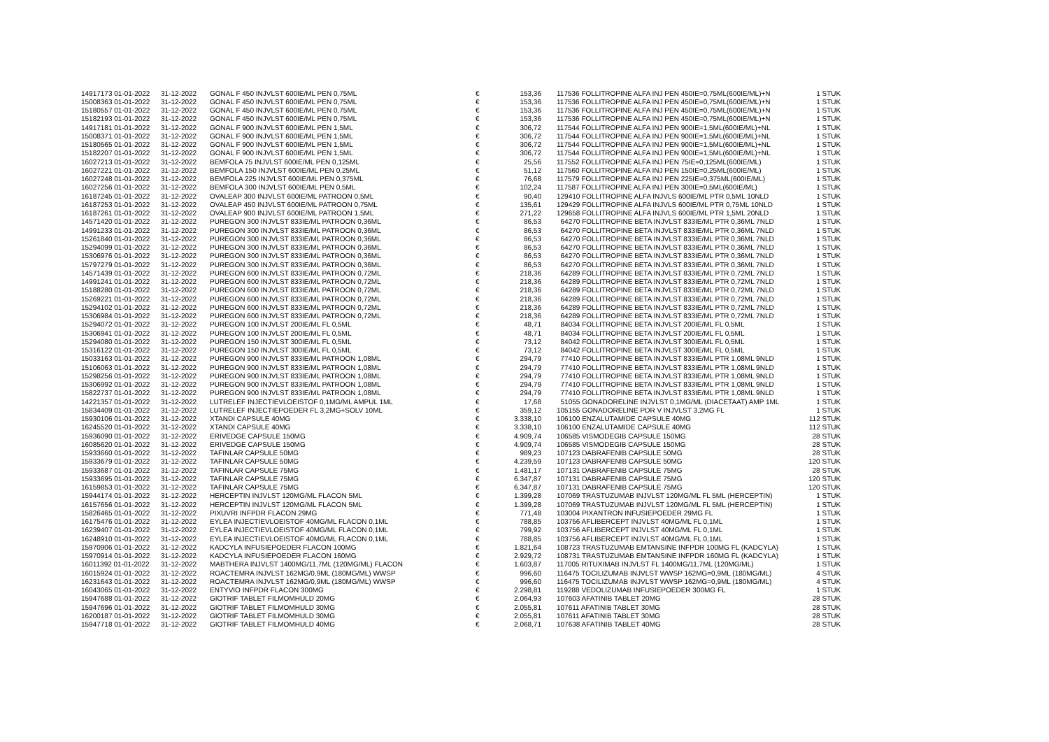| 14917173 01-01-2022 | 31-12-2022 | GONAL F 450 INJVLST 600IE/ML PEN 0,75ML | € | 153,36 | 117536 FOLLITROPINE ALFA INJ PEN 450IE=0,75ML(600IE/ML)+N | 1 STUK |
| 15008363 01-01-2022 | 31-12-2022 | GONAL F 450 INJVLST 600IE/ML PEN 0,75ML | € | 153,36 | 117536 FOLLITROPINE ALFA INJ PEN 450IE=0,75ML(600IE/ML)+N | 1 STUK |
| 15180557 01-01-2022 | 31-12-2022 | GONAL F 450 INJVLST 600IE/ML PEN 0,75ML | € | 153,36 | 117536 FOLLITROPINE ALFA INJ PEN 450IE=0,75ML(600IE/ML)+N | 1 STUK |
| 15182193 01-01-2022 | 31-12-2022 | GONAL F 450 INJVLST 600IE/ML PEN 0,75ML | € | 153,36 | 117536 FOLLITROPINE ALFA INJ PEN 450IE=0,75ML(600IE/ML)+N | 1 STUK |
| 14917181 01-01-2022 | 31-12-2022 | GONAL F 900 INJVLST 600IE/ML PEN 1,5ML | € | 306,72 | 117544 FOLLITROPINE ALFA INJ PEN 900IE=1,5ML(600IE/ML)+NL | 1 STUK |
| 15008371 01-01-2022 | 31-12-2022 | GONAL F 900 INJVLST 600IE/ML PEN 1,5ML | € | 306,72 | 117544 FOLLITROPINE ALFA INJ PEN 900IE=1,5ML(600IE/ML)+NL | 1 STUK |
| 15180565 01-01-2022 | 31-12-2022 | GONAL F 900 INJVLST 600IE/ML PEN 1,5ML | € | 306,72 | 117544 FOLLITROPINE ALFA INJ PEN 900IE=1,5ML(600IE/ML)+NL | 1 STUK |
| 15182207 01-01-2022 | 31-12-2022 | GONAL F 900 INJVLST 600IE/ML PEN 1,5ML | € | 306,72 | 117544 FOLLITROPINE ALFA INJ PEN 900IE=1,5ML(600IE/ML)+NL | 1 STUK |
| 16027213 01-01-2022 | 31-12-2022 | BEMFOLA 75 INJVLST 600IE/ML PEN 0,125ML | € | 25,56 | 117552 FOLLITROPINE ALFA INJ PEN 75IE=0,125ML(600IE/ML) | 1 STUK |
| 16027221 01-01-2022 | 31-12-2022 | BEMFOLA 150 INJVLST 600IE/ML PEN 0,25ML | € | 51,12 | 117560 FOLLITROPINE ALFA INJ PEN 150IE=0,25ML(600IE/ML) | 1 STUK |
| 16027248 01-01-2022 | 31-12-2022 | BEMFOLA 225 INJVLST 600IE/ML PEN 0,375ML | € | 76,68 | 117579 FOLLITROPINE ALFA INJ PEN 225IE=0,375ML(600IE/ML) | 1 STUK |
| 16027256 01-01-2022 | 31-12-2022 | BEMFOLA 300 INJVLST 600IE/ML PEN 0,5ML | € | 102,24 | 117587 FOLLITROPINE ALFA INJ PEN 300IE=0,5ML(600IE/ML) | 1 STUK |
| 16187245 01-01-2022 | 31-12-2022 | OVALEAP 300 INJVLST 600IE/ML PATROON 0,5ML | € | 90,40 | 129410 FOLLITROPINE ALFA INJVLS 600IE/ML PTR 0,5ML 10NLD | 1 STUK |
| 16187253 01-01-2022 | 31-12-2022 | OVALEAP 450 INJVLST 600IE/ML PATROON 0,75ML | € | 135,61 | 129429 FOLLITROPINE ALFA INJVLS 600IE/ML PTR 0,75ML 10NLD | 1 STUK |
| 16187261 01-01-2022 | 31-12-2022 | OVALEAP 900 INJVLST 600IE/ML PATROON 1,5ML | € | 271,22 | 129658 FOLLITROPINE ALFA INJVLS 600IE/ML PTR 1,5ML 20NLD | 1 STUK |
| 14571420 01-01-2022 | 31-12-2022 | PUREGON 300 INJVLST 833IE/ML PATROON 0,36ML | € | 86,53 | 64270 FOLLITROPINE BETA INJVLST 833IE/ML PTR 0,36ML 7NLD | 1 STUK |
| 14991233 01-01-2022 | 31-12-2022 | PUREGON 300 INJVLST 833IE/ML PATROON 0,36ML | € | 86,53 | 64270 FOLLITROPINE BETA INJVLST 833IE/ML PTR 0,36ML 7NLD | 1 STUK |
| 15261840 01-01-2022 | 31-12-2022 | PUREGON 300 INJVLST 833IE/ML PATROON 0,36ML | € | 86,53 | 64270 FOLLITROPINE BETA INJVLST 833IE/ML PTR 0,36ML 7NLD | 1 STUK |
| 15294099 01-01-2022 | 31-12-2022 | PUREGON 300 INJVLST 833IE/ML PATROON 0,36ML | € | 86,53 | 64270 FOLLITROPINE BETA INJVLST 833IE/ML PTR 0,36ML 7NLD | 1 STUK |
| 15306976 01-01-2022 | 31-12-2022 | PUREGON 300 INJVLST 833IE/ML PATROON 0,36ML | € | 86,53 | 64270 FOLLITROPINE BETA INJVLST 833IE/ML PTR 0,36ML 7NLD | 1 STUK |
| 15797279 01-01-2022 | 31-12-2022 | PUREGON 300 INJVLST 833IE/ML PATROON 0,36ML | € | 86,53 | 64270 FOLLITROPINE BETA INJVLST 833IE/ML PTR 0,36ML 7NLD | 1 STUK |
| 14571439 01-01-2022 | 31-12-2022 | PUREGON 600 INJVLST 833IE/ML PATROON 0,72ML | € | 218,36 | 64289 FOLLITROPINE BETA INJVLST 833IE/ML PTR 0,72ML 7NLD | 1 STUK |
| 14991241 01-01-2022 | 31-12-2022 | PUREGON 600 INJVLST 833IE/ML PATROON 0,72ML | € | 218,36 | 64289 FOLLITROPINE BETA INJVLST 833IE/ML PTR 0,72ML 7NLD | 1 STUK |
| 15188280 01-01-2022 | 31-12-2022 | PUREGON 600 INJVLST 833IE/ML PATROON 0,72ML | € | 218,36 | 64289 FOLLITROPINE BETA INJVLST 833IE/ML PTR 0,72ML 7NLD | 1 STUK |
| 15269221 01-01-2022 | 31-12-2022 | PUREGON 600 INJVLST 833IE/ML PATROON 0,72ML | € | 218,36 | 64289 FOLLITROPINE BETA INJVLST 833IE/ML PTR 0,72ML 7NLD | 1 STUK |
| 15294102 01-01-2022 | 31-12-2022 | PUREGON 600 INJVLST 833IE/ML PATROON 0,72ML | € | 218,36 | 64289 FOLLITROPINE BETA INJVLST 833IE/ML PTR 0,72ML 7NLD | 1 STUK |
| 15306984 01-01-2022 | 31-12-2022 | PUREGON 600 INJVLST 833IE/ML PATROON 0,72ML | € | 218,36 | 64289 FOLLITROPINE BETA INJVLST 833IE/ML PTR 0,72ML 7NLD | 1 STUK |
| 15294072 01-01-2022 | 31-12-2022 | PUREGON 100 INJVLST 200IE/ML FL 0,5ML | € | 48,71 | 84034 FOLLITROPINE BETA INJVLST 200IE/ML FL 0,5ML | 1 STUK |
| 15306941 01-01-2022 | 31-12-2022 | PUREGON 100 INJVLST 200IE/ML FL 0,5ML | € | 48,71 | 84034 FOLLITROPINE BETA INJVLST 200IE/ML FL 0,5ML | 1 STUK |
| 15294080 01-01-2022 | 31-12-2022 | PUREGON 150 INJVLST 300IE/ML FL 0,5ML | € | 73,12 | 84042 FOLLITROPINE BETA INJVLST 300IE/ML FL 0,5ML | 1 STUK |
| 15316122 01-01-2022 | 31-12-2022 | PUREGON 150 INJVLST 300IE/ML FL 0,5ML | € | 73,12 | 84042 FOLLITROPINE BETA INJVLST 300IE/ML FL 0,5ML | 1 STUK |
| 15033163 01-01-2022 | 31-12-2022 | PUREGON 900 INJVLST 833IE/ML PATROON 1,08ML | € | 294,79 | 77410 FOLLITROPINE BETA INJVLST 833IE/ML PTR 1,08ML 9NLD | 1 STUK |
| 15106063 01-01-2022 | 31-12-2022 | PUREGON 900 INJVLST 833IE/ML PATROON 1,08ML | € | 294,79 | 77410 FOLLITROPINE BETA INJVLST 833IE/ML PTR 1,08ML 9NLD | 1 STUK |
| 15298256 01-01-2022 | 31-12-2022 | PUREGON 900 INJVLST 833IE/ML PATROON 1,08ML | € | 294,79 | 77410 FOLLITROPINE BETA INJVLST 833IE/ML PTR 1,08ML 9NLD | 1 STUK |
| 15306992 01-01-2022 | 31-12-2022 | PUREGON 900 INJVLST 833IE/ML PATROON 1,08ML | € | 294,79 | 77410 FOLLITROPINE BETA INJVLST 833IE/ML PTR 1,08ML 9NLD | 1 STUK |
| 15822737 01-01-2022 | 31-12-2022 | PUREGON 900 INJVLST 833IE/ML PATROON 1,08ML | € | 294,79 | 77410 FOLLITROPINE BETA INJVLST 833IE/ML PTR 1,08ML 9NLD | 1 STUK |
| 14221357 01-01-2022 | 31-12-2022 | LUTRELEF INJECTIEVLOEISTOF 0,1MG/ML AMPUL 1ML | € | 17,68 | 51055 GONADORELINE INJVLST 0,1MG/ML (DIACETAAT) AMP 1ML | 1 STUK |
| 15834409 01-01-2022 | 31-12-2022 | LUTRELEF INJECTIEPOEDER FL 3,2MG+SOLV 10ML | € | 359,12 | 105155 GONADORELINE PDR V INJVLST 3,2MG FL | 1 STUK |
| 15930106 01-01-2022 | 31-12-2022 | XTANDI CAPSULE 40MG | € | 3.338,10 | 106100 ENZALUTAMIDE CAPSULE 40MG | 112 STUK |
| 16245520 01-01-2022 | 31-12-2022 | XTANDI CAPSULE 40MG | € | 3.338,10 | 106100 ENZALUTAMIDE CAPSULE 40MG | 112 STUK |
| 15936090 01-01-2022 | 31-12-2022 | ERIVEDGE CAPSULE 150MG | € | 4.909,74 | 106585 VISMODEGIB CAPSULE 150MG | 28 STUK |
| 16085620 01-01-2022 | 31-12-2022 | ERIVEDGE CAPSULE 150MG | € | 4.909,74 | 106585 VISMODEGIB CAPSULE 150MG | 28 STUK |
| 15933660 01-01-2022 | 31-12-2022 | TAFINLAR CAPSULE 50MG | € | 989,23 | 107123 DABRAFENIB CAPSULE 50MG | 28 STUK |
| 15933679 01-01-2022 | 31-12-2022 | TAFINLAR CAPSULE 50MG | € | 4.239,59 | 107123 DABRAFENIB CAPSULE 50MG | 120 STUK |
| 15933687 01-01-2022 | 31-12-2022 | TAFINLAR CAPSULE 75MG | € | 1.481,17 | 107131 DABRAFENIB CAPSULE 75MG | 28 STUK |
| 15933695 01-01-2022 | 31-12-2022 | TAFINLAR CAPSULE 75MG | € | 6.347,87 | 107131 DABRAFENIB CAPSULE 75MG | 120 STUK |
| 16159853 01-01-2022 | 31-12-2022 | TAFINLAR CAPSULE 75MG | € | 6.347,87 | 107131 DABRAFENIB CAPSULE 75MG | 120 STUK |
| 15944174 01-01-2022 | 31-12-2022 | HERCEPTIN INJVLST 120MG/ML FLACON 5ML | € | 1.399,28 | 107069 TRASTUZUMAB INJVLST 120MG/ML FL 5ML (HERCEPTIN) | 1 STUK |
| 16157656 01-01-2022 | 31-12-2022 | HERCEPTIN INJVLST 120MG/ML FLACON 5ML | € | 1.399,28 | 107069 TRASTUZUMAB INJVLST 120MG/ML FL 5ML (HERCEPTIN) | 1 STUK |
| 15826465 01-01-2022 | 31-12-2022 | PIXUVRI INFPDR FLACON 29MG | € | 771,48 | 103004 PIXANTRON INFUSIEPOEDER 29MG FL | 1 STUK |
| 16175476 01-01-2022 | 31-12-2022 | EYLEA INJECTIEVLOEISTOF 40MG/ML FLACON 0,1ML | € | 788,85 | 103756 AFLIBERCEPT INJVLST 40MG/ML FL 0,1ML | 1 STUK |
| 16239407 01-01-2022 | 31-12-2022 | EYLEA INJECTIEVLOEISTOF 40MG/ML FLACON 0,1ML | € | 799,92 | 103756 AFLIBERCEPT INJVLST 40MG/ML FL 0,1ML | 1 STUK |
| 16248910 01-01-2022 | 31-12-2022 | EYLEA INJECTIEVLOEISTOF 40MG/ML FLACON 0,1ML | € | 788,85 | 103756 AFLIBERCEPT INJVLST 40MG/ML FL 0,1ML | 1 STUK |
| 15970906 01-01-2022 | 31-12-2022 | KADCYLA INFUSIEPOEDER FLACON 100MG | € | 1.821,64 | 108723 TRASTUZUMAB EMTANSINE INFPDR 100MG FL (KADCYLA) | 1 STUK |
| 15970914 01-01-2022 | 31-12-2022 | KADCYLA INFUSIEPOEDER FLACON 160MG | € | 2.929,72 | 108731 TRASTUZUMAB EMTANSINE INFPDR 160MG FL (KADCYLA) | 1 STUK |
| 16011392 01-01-2022 | 31-12-2022 | MABTHERA INJVLST 1400MG/11,7ML (120MG/ML) FLACON | € | 1.603,87 | 117005 RITUXIMAB INJVLST FL 1400MG/11,7ML (120MG/ML) | 1 STUK |
| 16015924 01-01-2022 | 31-12-2022 | ROACTEMRA INJVLST 162MG/0,9ML (180MG/ML) WWSP | € | 996,60 | 116475 TOCILIZUMAB INJVLST WWSP 162MG=0,9ML (180MG/ML) | 4 STUK |
| 16231643 01-01-2022 | 31-12-2022 | ROACTEMRA INJVLST 162MG/0,9ML (180MG/ML) WWSP | € | 996,60 | 116475 TOCILIZUMAB INJVLST WWSP 162MG=0,9ML (180MG/ML) | 4 STUK |
| 16043065 01-01-2022 | 31-12-2022 | ENTYVIO INFPDR FLACON 300MG | € | 2.298,81 | 119288 VEDOLIZUMAB INFUSIEPOEDER 300MG FL | 1 STUK |
| 15947688 01-01-2022 | 31-12-2022 | GIOTRIF TABLET FILMOMHULD 20MG | € | 2.064,93 | 107603 AFATINIB TABLET 20MG | 28 STUK |
| 15947696 01-01-2022 | 31-12-2022 | GIOTRIF TABLET FILMOMHULD 30MG | € | 2.055,81 | 107611 AFATINIB TABLET 30MG | 28 STUK |
| 16200187 01-01-2022 | 31-12-2022 | GIOTRIF TABLET FILMOMHULD 30MG | € | 2.055,81 | 107611 AFATINIB TABLET 30MG | 28 STUK |
| 15947718 01-01-2022 | 31-12-2022 | GIOTRIF TABLET FILMOMHULD 40MG | € | 2.068,71 | 107638 AFATINIB TABLET 40MG | 28 STUK |